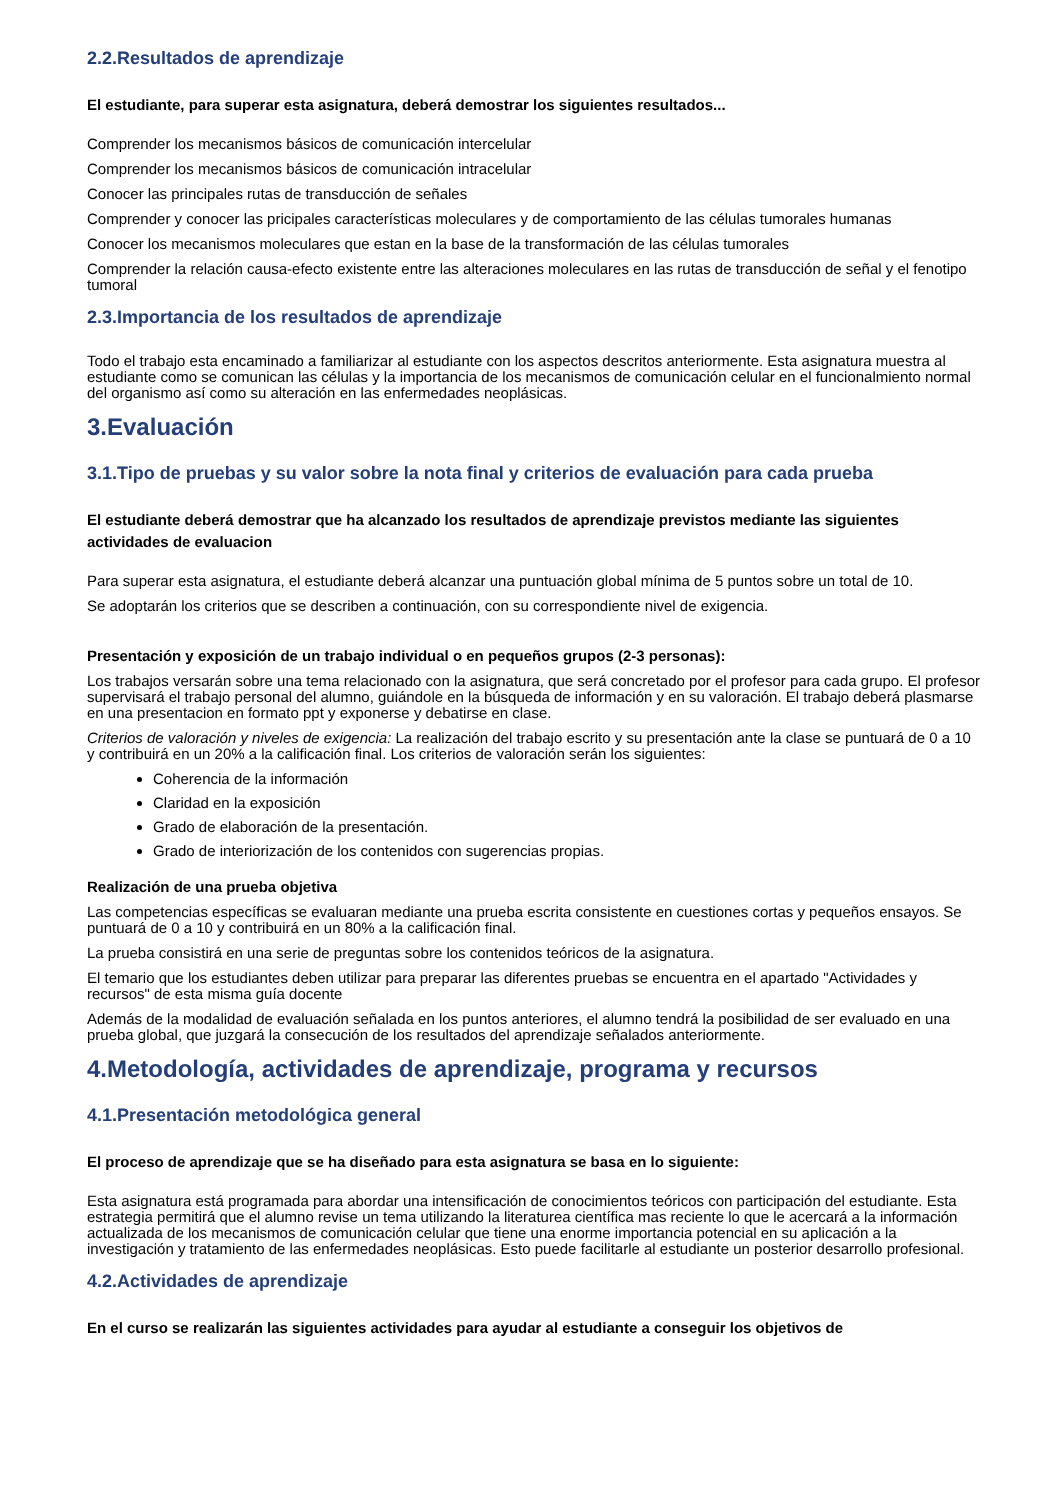2.2.Resultados de aprendizaje
El estudiante, para superar esta asignatura, deberá demostrar los siguientes resultados...
Comprender los mecanismos básicos de comunicación intercelular
Comprender los mecanismos básicos de comunicación intracelular
Conocer las principales rutas de transducción de señales
Comprender y conocer las pricipales características moleculares y de comportamiento de las células tumorales humanas
Conocer los mecanismos moleculares que estan en la base de la transformación de las células tumorales
Comprender la relación causa-efecto existente entre las alteraciones moleculares en las rutas de transducción de señal y el fenotipo tumoral
2.3.Importancia de los resultados de aprendizaje
Todo el trabajo esta encaminado a familiarizar al estudiante con los aspectos descritos anteriormente. Esta asignatura muestra al estudiante como se comunican las células y la importancia de los mecanismos de comunicación celular en el funcionalmiento normal del organismo así como su alteración en las enfermedades neoplásicas.
3.Evaluación
3.1.Tipo de pruebas y su valor sobre la nota final y criterios de evaluación para cada prueba
El estudiante deberá demostrar que ha alcanzado los resultados de aprendizaje previstos mediante las siguientes actividades de evaluacion
Para superar esta asignatura, el estudiante deberá alcanzar una puntuación global mínima de 5 puntos sobre un total de 10.
Se adoptarán los criterios que se describen a continuación, con su correspondiente nivel de exigencia.
Presentación y exposición de un trabajo individual o en pequeños grupos (2-3 personas):
Los trabajos versarán sobre una tema relacionado con la asignatura, que será concretado por el profesor para cada grupo. El profesor supervisará el trabajo personal del alumno, guiándole en la búsqueda de información y en su valoración. El trabajo deberá plasmarse en una presentacion en formato ppt y exponerse y debatirse en clase.
Criterios de valoración y niveles de exigencia: La realización del trabajo escrito y su presentación ante la clase se puntuará de 0 a 10 y contribuirá en un 20% a la calificación final. Los criterios de valoración serán los siguientes:
Coherencia de la información
Claridad en la exposición
Grado de elaboración de la presentación.
Grado de interiorización de los contenidos con sugerencias propias.
Realización de una prueba objetiva
Las competencias específicas se evaluaran mediante una prueba escrita consistente en cuestiones cortas y pequeños ensayos. Se puntuará de 0 a 10 y contribuirá en un 80% a la calificación final.
La prueba consistirá en una serie de preguntas sobre los contenidos teóricos de la asignatura.
El temario que los estudiantes deben utilizar para preparar las diferentes pruebas se encuentra en el apartado "Actividades y recursos" de esta misma guía docente
Además de la modalidad de evaluación señalada en los puntos anteriores, el alumno tendrá la posibilidad de ser evaluado en una prueba global, que juzgará la consecución de los resultados del aprendizaje señalados anteriormente.
4.Metodología, actividades de aprendizaje, programa y recursos
4.1.Presentación metodológica general
El proceso de aprendizaje que se ha diseñado para esta asignatura se basa en lo siguiente:
Esta asignatura está programada para abordar una intensificación de conocimientos teóricos con participación del estudiante. Esta estrategia permitirá que el alumno revise un tema utilizando la literaturea científica mas reciente lo que le acercará a la información actualizada de los mecanismos de comunicación celular que tiene una enorme importancia potencial en su aplicación a la investigación y tratamiento de las enfermedades neoplásicas. Esto puede facilitarle al estudiante un posterior desarrollo profesional.
4.2.Actividades de aprendizaje
En el curso se realizarán las siguientes actividades para ayudar al estudiante a conseguir los objetivos de